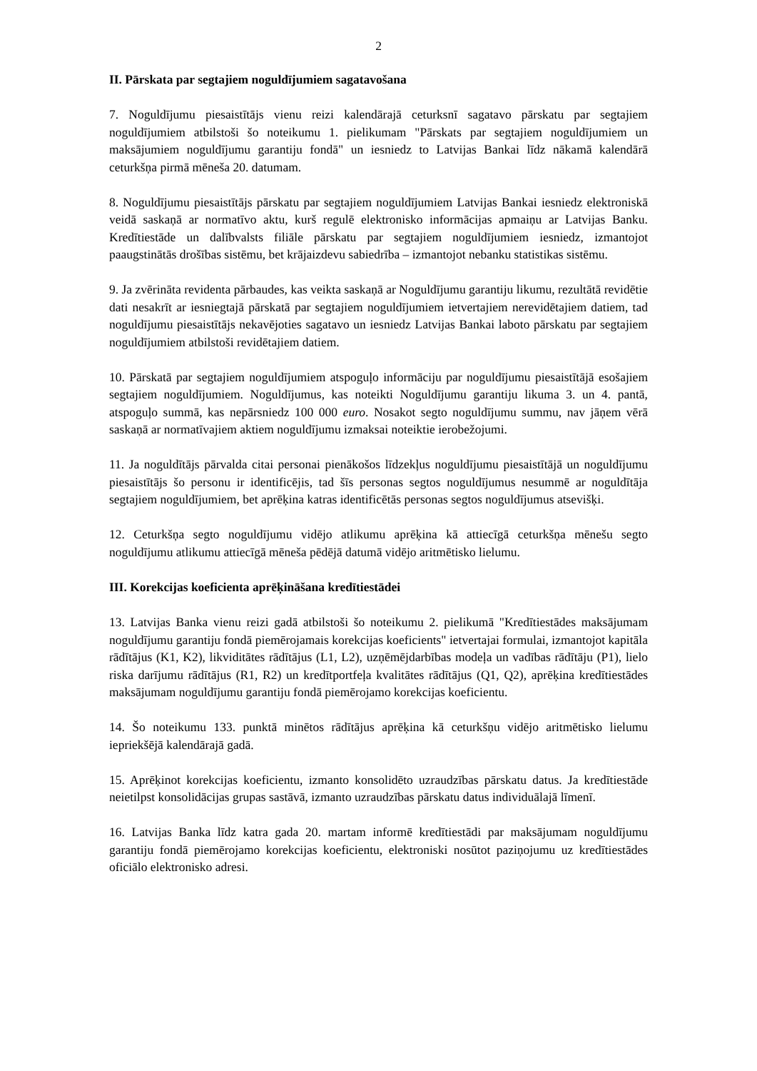2
II. Pārskata par segtajiem noguldījumiem sagatavošana
7. Noguldījumu piesaistītājs vienu reizi kalendārajā ceturksnī sagatavo pārskatu par segtajiem noguldījumiem atbilstoši šo noteikumu 1. pielikumam "Pārskats par segtajiem noguldījumiem un maksājumiem noguldījumu garantiju fondā" un iesniedz to Latvijas Bankai līdz nākamā kalendārā ceturkšņa pirmā mēneša 20. datumam.
8. Noguldījumu piesaistītājs pārskatu par segtajiem noguldījumiem Latvijas Bankai iesniedz elektroniskā veidā saskaņā ar normatīvo aktu, kurš regulē elektronisko informācijas apmaiņu ar Latvijas Banku. Kredītiestāde un dalībvalsts filiāle pārskatu par segtajiem noguldījumiem iesniedz, izmantojot paaugstinātās drošības sistēmu, bet krājaizdevu sabiedrība – izmantojot nebanku statistikas sistēmu.
9. Ja zvērināta revidenta pārbaudes, kas veikta saskaņā ar Noguldījumu garantiju likumu, rezultātā revidētie dati nesakrīt ar iesniegtajā pārskatā par segtajiem noguldījumiem ietvertajiem nerevidētajiem datiem, tad noguldījumu piesaistītājs nekavējoties sagatavo un iesniedz Latvijas Bankai laboto pārskatu par segtajiem noguldījumiem atbilstoši revidētajiem datiem.
10. Pārskatā par segtajiem noguldījumiem atspoguļo informāciju par noguldījumu piesaistītājā esošajiem segtajiem noguldījumiem. Noguldījumus, kas noteikti Noguldījumu garantiju likuma 3. un 4. pantā, atspoguļo summā, kas nepārsniedz 100 000 euro. Nosakot segto noguldījumu summu, nav jāņem vērā saskaņā ar normatīvajiem aktiem noguldījumu izmaksai noteiktie ierobežojumi.
11. Ja noguldītājs pārvalda citai personai pienākošos līdzekļus noguldījumu piesaistītājā un noguldījumu piesaistītājs šo personu ir identificējis, tad šīs personas segtos noguldījumus nesummē ar noguldītāja segtajiem noguldījumiem, bet aprēķina katras identificētās personas segtos noguldījumus atsevišķi.
12. Ceturkšņa segto noguldījumu vidējo atlikumu aprēķina kā attiecīgā ceturkšņa mēnešu segto noguldījumu atlikumu attiecīgā mēneša pēdējā datumā vidējo aritmētisko lielumu.
III. Korekcijas koeficienta aprēķināšana kredītiestādei
13. Latvijas Banka vienu reizi gadā atbilstoši šo noteikumu 2. pielikumā "Kredītiestādes maksājumam noguldījumu garantiju fondā piemērojamais korekcijas koeficients" ietvertajai formulai, izmantojot kapitāla rādītājus (K1, K2), likviditātes rādītājus (L1, L2), uzņēmējdarbības modeļa un vadības rādītāju (P1), lielo riska darījumu rādītājus (R1, R2) un kredītportfeļa kvalitātes rādītājus (Q1, Q2), aprēķina kredītiestādes maksājumam noguldījumu garantiju fondā piemērojamo korekcijas koeficientu.
14. Šo noteikumu 133. punktā minētos rādītājus aprēķina kā ceturkšņu vidējo aritmētisko lielumu iepriekšējā kalendārajā gadā.
15. Aprēķinot korekcijas koeficientu, izmanto konsolidēto uzraudzības pārskatu datus. Ja kredītiestāde neietilpst konsolidācijas grupas sastāvā, izmanto uzraudzības pārskatu datus individuālajā līmenī.
16. Latvijas Banka līdz katra gada 20. martam informē kredītiestādi par maksājumam noguldījumu garantiju fondā piemērojamo korekcijas koeficientu, elektroniski nosūtot paziņojumu uz kredītiestādes oficiālo elektronisko adresi.